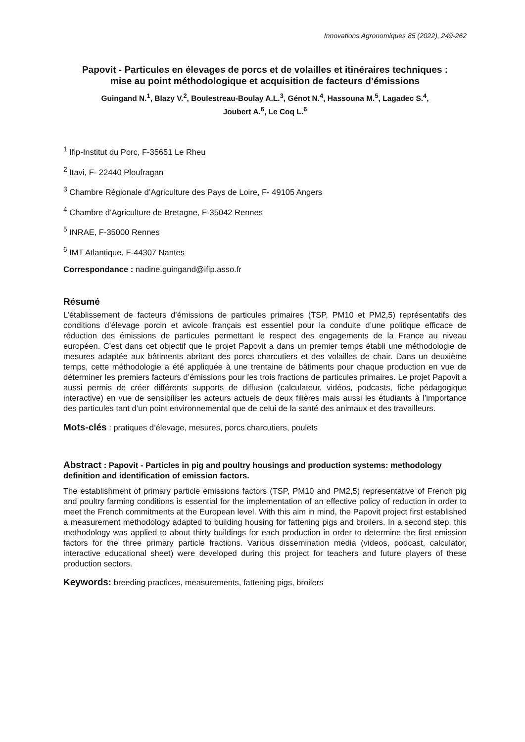Innovations Agronomiques 85 (2022), 249-262
Papovit - Particules en élevages de porcs et de volailles et itinéraires techniques : mise au point méthodologique et acquisition de facteurs d’émissions
Guingand N.<sup>1</sup>, Blazy V.<sup>2</sup>, Boulestreau-Boulay A.L.<sup>3</sup>, Génot N.<sup>4</sup>, Hassouna M.<sup>5</sup>, Lagadec S.<sup>4</sup>,
Joubert A.<sup>6</sup>, Le Coq L.<sup>6</sup>
<sup>1</sup> Ifip-Institut du Porc, F-35651 Le Rheu
<sup>2</sup> Itavi, F- 22440 Ploufragan
<sup>3</sup> Chambre Régionale d’Agriculture des Pays de Loire, F- 49105 Angers
<sup>4</sup> Chambre d’Agriculture de Bretagne, F-35042 Rennes
<sup>5</sup> INRAE, F-35000 Rennes
<sup>6</sup> IMT Atlantique, F-44307 Nantes
Correspondance : nadine.guingand@ifip.asso.fr
Résumé
L’établissement de facteurs d’émissions de particules primaires (TSP, PM10 et PM2,5) représentatifs des conditions d’élevage porcin et avicole français est essentiel pour la conduite d’une politique efficace de réduction des émissions de particules permettant le respect des engagements de la France au niveau européen. C’est dans cet objectif que le projet Papovit a dans un premier temps établi une méthodologie de mesures adaptée aux bâtiments abritant des porcs charcutiers et des volailles de chair. Dans un deuxième temps, cette méthodologie a été appliquée à une trentaine de bâtiments pour chaque production en vue de déterminer les premiers facteurs d’émissions pour les trois fractions de particules primaires. Le projet Papovit a aussi permis de créer différents supports de diffusion (calculateur, vidéos, podcasts, fiche pédagogique interactive) en vue de sensibiliser les acteurs actuels de deux filières mais aussi les étudiants à l’importance des particules tant d’un point environnemental que de celui de la santé des animaux et des travailleurs.
Mots-clés : pratiques d’élevage, mesures, porcs charcutiers, poulets
Abstract : Papovit - Particles in pig and poultry housings and production systems: methodology definition and identification of emission factors.
The establishment of primary particle emissions factors (TSP, PM10 and PM2,5) representative of French pig and poultry farming conditions is essential for the implementation of an effective policy of reduction in order to meet the French commitments at the European level. With this aim in mind, the Papovit project first established a measurement methodology adapted to building housing for fattening pigs and broilers. In a second step, this methodology was applied to about thirty buildings for each production in order to determine the first emission factors for the three primary particle fractions. Various dissemination media (videos, podcast, calculator, interactive educational sheet) were developed during this project for teachers and future players of these production sectors.
Keywords: breeding practices, measurements, fattening pigs, broilers